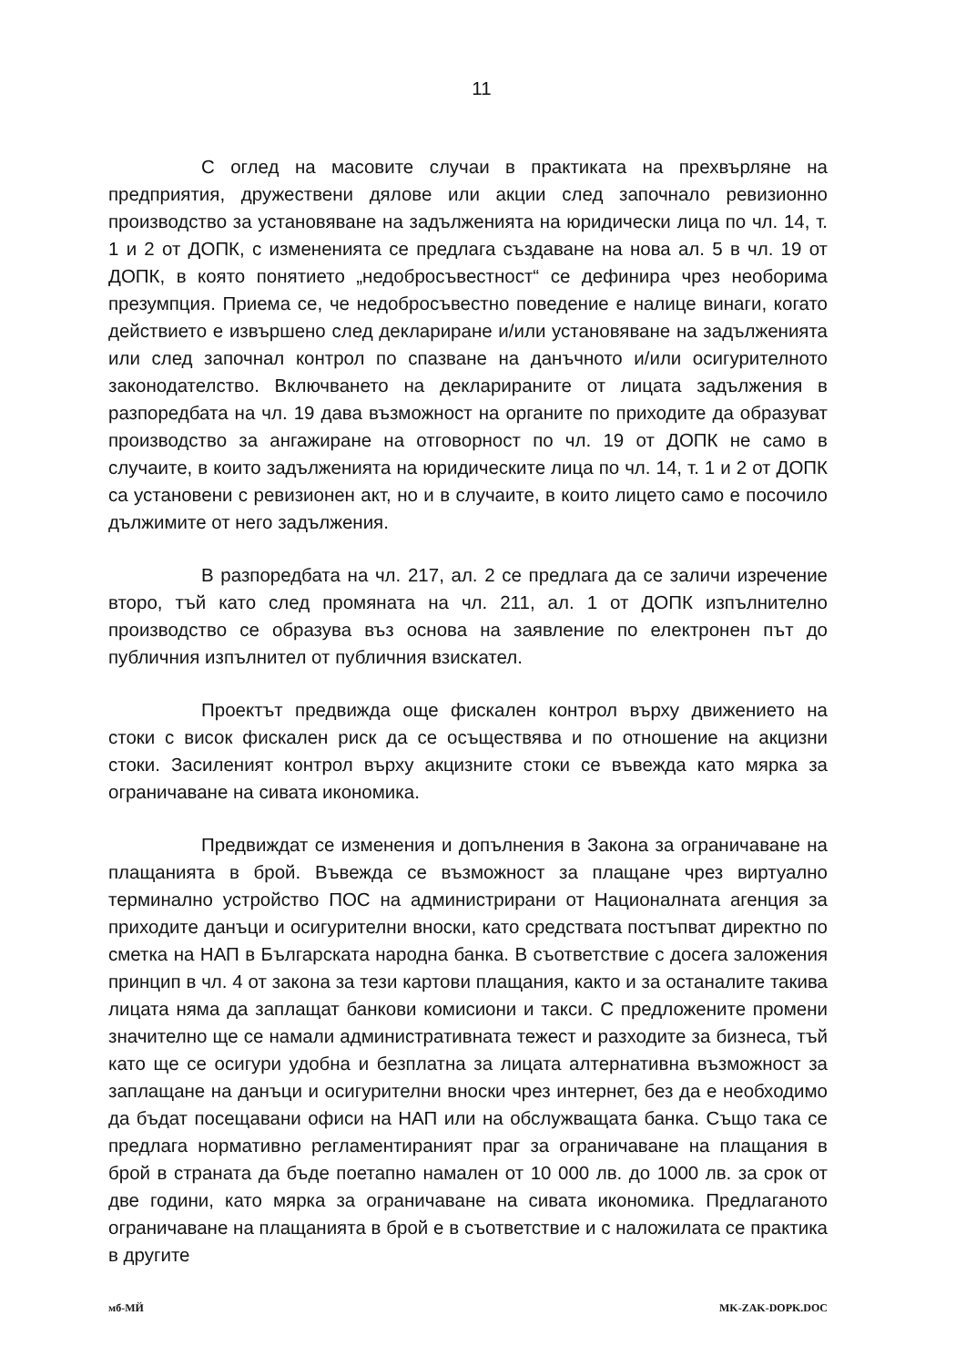11
С оглед на масовите случаи в практиката на прехвърляне на предприятия, дружествени дялове или акции след започнало ревизионно производство за установяване на задълженията на юридически лица по чл. 14, т. 1 и 2 от ДОПК, с измененията се предлага създаване на нова ал. 5 в чл. 19 от ДОПК, в която понятието „недобросъвестност“ се дефинира чрез необорима презумпция. Приема се, че недобросъвестно поведение е налице винаги, когато действието е извършено след деклариране и/или установяване на задълженията или след започнал контрол по спазване на данъчното и/или осигурителното законодателство. Включването на декларираните от лицата задължения в разпоредбата на чл. 19 дава възможност на органите по приходите да образуват производство за ангажиране на отговорност по чл. 19 от ДОПК не само в случаите, в които задълженията на юридическите лица по чл. 14, т. 1 и 2 от ДОПК са установени с ревизионен акт, но и в случаите, в които лицето само е посочило дължимите от него задължения.
В разпоредбата на чл. 217, ал. 2 се предлага да се заличи изречение второ, тъй като след промяната на чл. 211, ал. 1 от ДОПК изпълнително производство се образува въз основа на заявление по електронен път до публичния изпълнител от публичния взискател.
Проектът предвижда още фискален контрол върху движението на стоки с висок фискален риск да се осъществява и по отношение на акцизни стоки. Засиленият контрол върху акцизните стоки се въвежда като мярка за ограничаване на сивата икономика.
Предвиждат се изменения и допълнения в Закона за ограничаване на плащанията в брой. Въвежда се възможност за плащане чрез виртуално терминално устройство ПОС на администрирани от Националната агенция за приходите данъци и осигурителни вноски, като средствата постъпват директно по сметка на НАП в Българската народна банка. В съответствие с досега заложения принцип в чл. 4 от закона за тези картови плащания, както и за останалите такива лицата няма да заплащат банкови комисиони и такси. С предложените промени значително ще се намали административната тежест и разходите за бизнеса, тъй като ще се осигури удобна и безплатна за лицата алтернативна възможност за заплащане на данъци и осигурителни вноски чрез интернет, без да е необходимо да бъдат посещавани офиси на НАП или на обслужващата банка. Също така се предлага нормативно регламентираният праг за ограничаване на плащания в брой в страната да бъде поетапно намален от 10 000 лв. до 1000 лв. за срок от две години, като мярка за ограничаване на сивата икономика. Предлаганото ограничаване на плащанията в брой е в съответствие и с наложилата се практика в другите
мб-МЙ MK-ZAK-DOPK.DOC